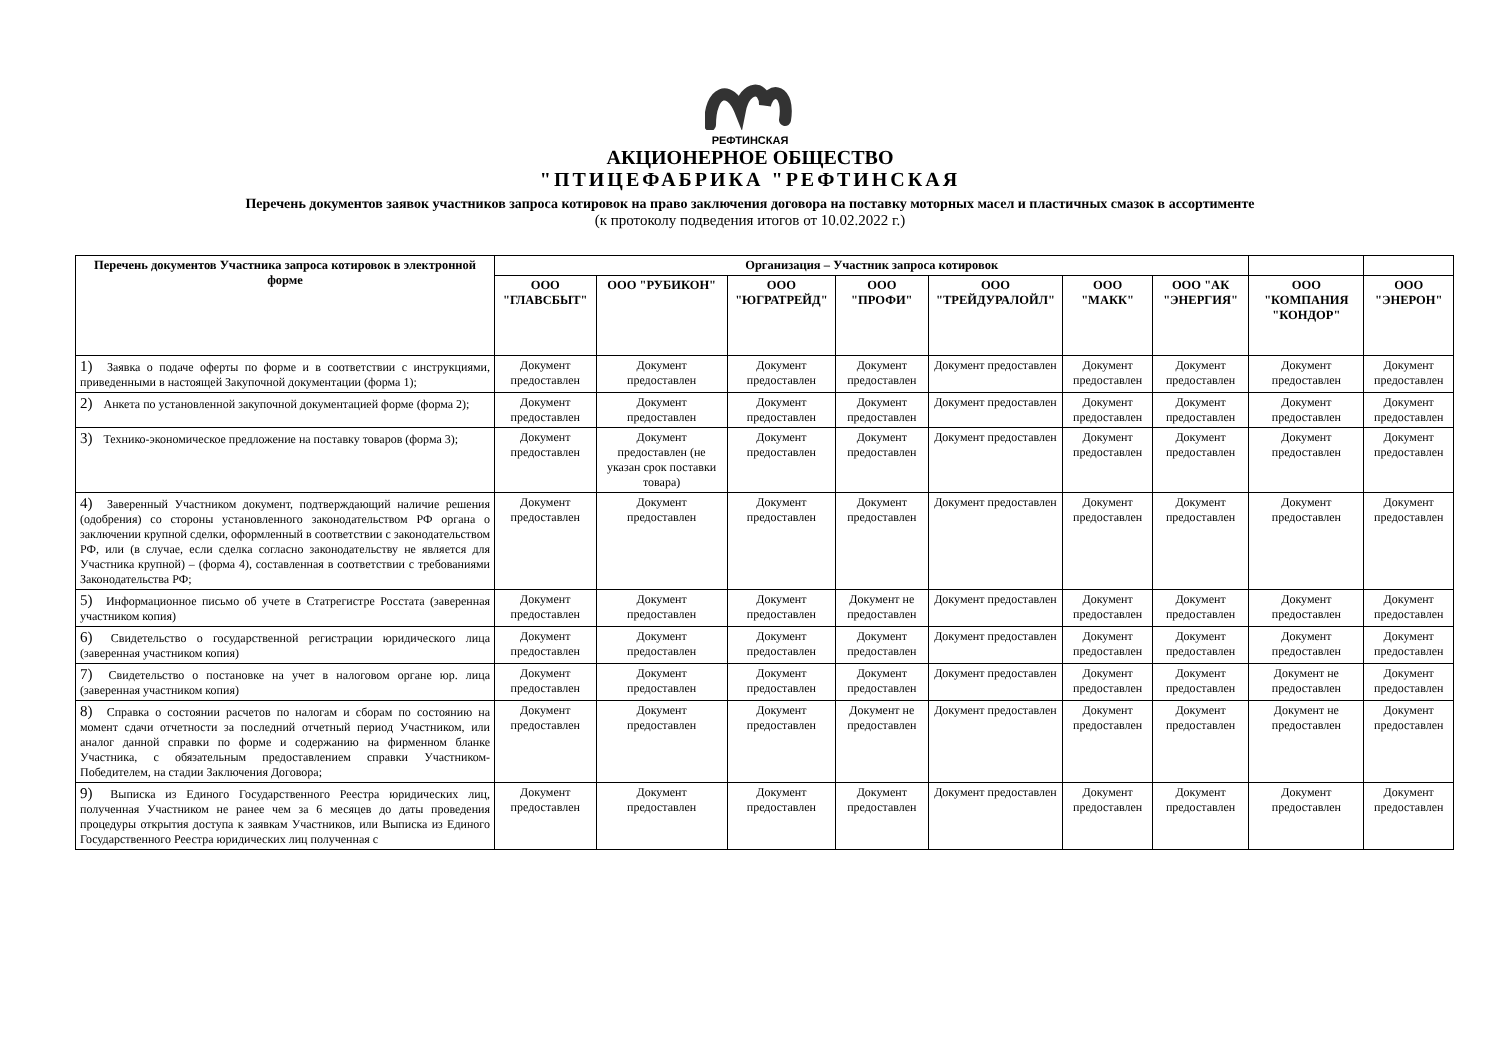РЕФТИНСКАЯ
АКЦИОНЕРНОЕ ОБЩЕСТВО
"ПТИЦЕФАБРИКА "РЕФТИНСКАЯ
Перечень документов заявок участников запроса котировок на право заключения договора на поставку моторных масел и пластичных смазок в ассортименте
(к протоколу подведения итогов от 10.02.2022 г.)
| Перечень документов Участника запроса котировок в электронной форме | Организация – Участник запроса котировок | | | | | | | | |
| --- | --- | --- | --- | --- | --- | --- | --- | --- | --- |
| | ООО "ГЛАВСБЫТ" | ООО "РУБИКОН" | ООО "ЮГРАТРЕЙД" | ООО "ПРОФИ" | ООО "ТРЕЙДУРАЛОЙЛ" | ООО "МАКК" | ООО "АК "ЭНЕРГИЯ" | ООО "КОМПАНИЯ "КОНДОР" | ООО "ЭНЕРОН" |
| 1) Заявка о подаче оферты по форме и в соответствии с инструкциями, приведенными в настоящей Закупочной документации (форма 1); | Документ предоставлен | Документ предоставлен | Документ предоставлен | Документ предоставлен | Документ предоставлен | Документ предоставлен | Документ предоставлен | Документ предоставлен | Документ предоставлен |
| 2) Анкета по установленной закупочной документацией форме (форма 2); | Документ предоставлен | Документ предоставлен | Документ предоставлен | Документ предоставлен | Документ предоставлен | Документ предоставлен | Документ предоставлен | Документ предоставлен | Документ предоставлен |
| 3) Технико-экономическое предложение на поставку товаров (форма 3); | Документ предоставлен | Документ предоставлен (не указан срок поставки товара) | Документ предоставлен | Документ предоставлен | Документ предоставлен | Документ предоставлен | Документ предоставлен | Документ предоставлен | Документ предоставлен |
| 4) Заверенный Участником документ, подтверждающий наличие решения (одобрения) со стороны установленного законодательством РФ органа о заключении крупной сделки, оформленный в соответствии с законодательством РФ, или (в случае, если сделка согласно законодательству не является для Участника крупной) – (форма 4), составленная в соответствии с требованиями Законодательства РФ; | Документ предоставлен | Документ предоставлен | Документ предоставлен | Документ предоставлен | Документ предоставлен | Документ предоставлен | Документ предоставлен | Документ предоставлен | Документ предоставлен |
| 5) Информационное письмо об учете в Статрегистре Росстата (заверенная участником копия) | Документ предоставлен | Документ предоставлен | Документ предоставлен | Документ не предоставлен | Документ предоставлен | Документ предоставлен | Документ предоставлен | Документ предоставлен | Документ предоставлен |
| 6) Свидетельство о государственной регистрации юридического лица (заверенная участником копия) | Документ предоставлен | Документ предоставлен | Документ предоставлен | Документ предоставлен | Документ предоставлен | Документ предоставлен | Документ предоставлен | Документ предоставлен | Документ предоставлен |
| 7) Свидетельство о постановке на учет в налоговом органе юр. лица (заверенная участником копия) | Документ предоставлен | Документ предоставлен | Документ предоставлен | Документ предоставлен | Документ предоставлен | Документ предоставлен | Документ предоставлен | Документ не предоставлен | Документ предоставлен |
| 8) Справка о состоянии расчетов по налогам и сборам по состоянию на момент сдачи отчетности за последний отчетный период Участником, или аналог данной справки по форме и содержанию на фирменном бланке Участника, с обязательным предоставлением справки Участником-Победителем, на стадии Заключения Договора; | Документ предоставлен | Документ предоставлен | Документ предоставлен | Документ не предоставлен | Документ предоставлен | Документ предоставлен | Документ предоставлен | Документ не предоставлен | Документ предоставлен |
| 9) Выписка из Единого Государственного Реестра юридических лиц, полученная Участником не ранее чем за 6 месяцев до даты проведения процедуры открытия доступа к заявкам Участников, или Выписка из Единого Государственного Реестра юридических лиц полученная с | Документ предоставлен | Документ предоставлен | Документ предоставлен | Документ предоставлен | Документ предоставлен | Документ предоставлен | Документ предоставлен | Документ предоставлен | Документ предоставлен |